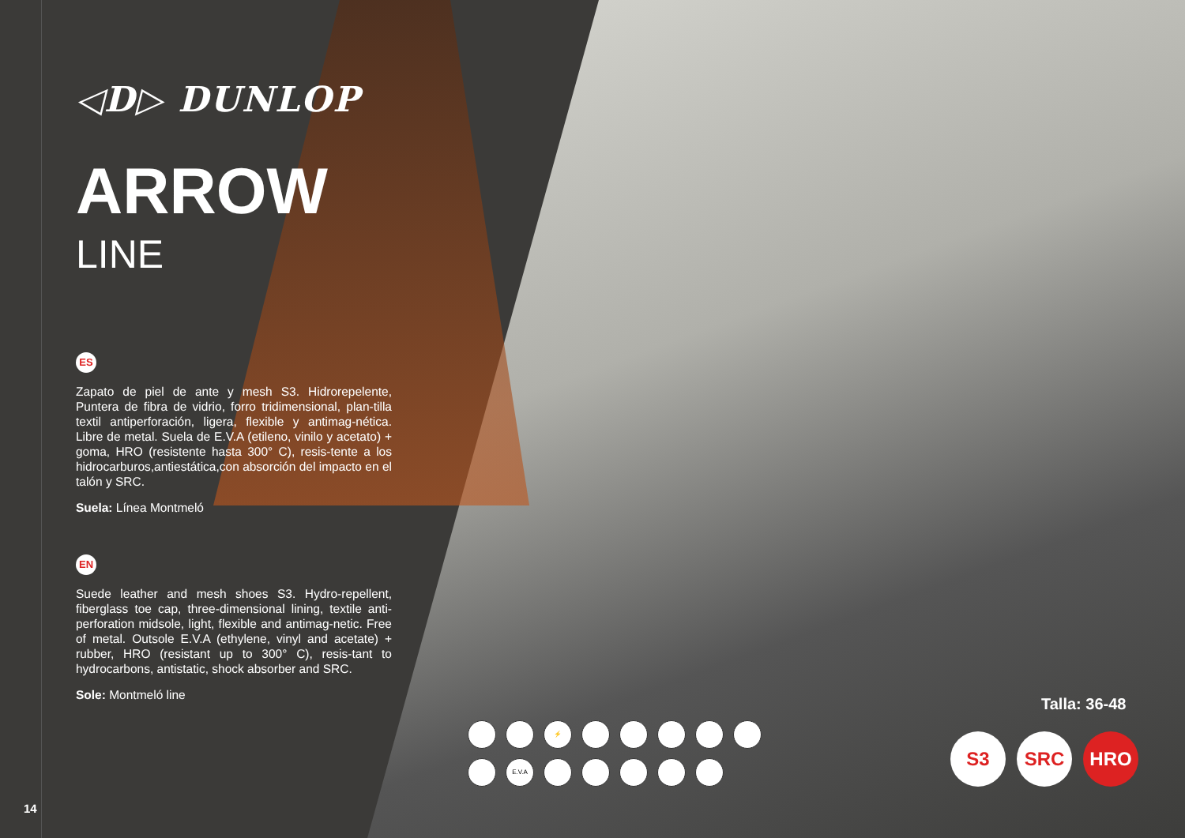◁D▷ DUNLOP
ARROW
LINE
ES
Zapato de piel de ante y mesh S3. Hidrorepelente, Puntera de fibra de vidrio, forro tridimensional, plan-tilla textil antiperforación, ligera, flexible y antimag-nética. Libre de metal. Suela de E.V.A (etileno, vinilo y acetato) + goma, HRO (resistente hasta 300° C), resis-tente a los hidrocarburos,antiestática,con absorción del impacto en el talón y SRC.
Suela: Línea Montmeló
EN
Suede leather and mesh shoes S3. Hydro-repellent, fiberglass toe cap, three-dimensional lining, textile anti-perforation midsole, light, flexible and antimag-netic. Free of metal. Outsole E.V.A (ethylene, vinyl and acetate) + rubber, HRO (resistant up to 300° C), resis-tant to hydrocarbons, antistatic, shock absorber and SRC.
Sole: Montmeló line
14
⚡ E.V.A
Talla: 36-48
S3 SRC HRO